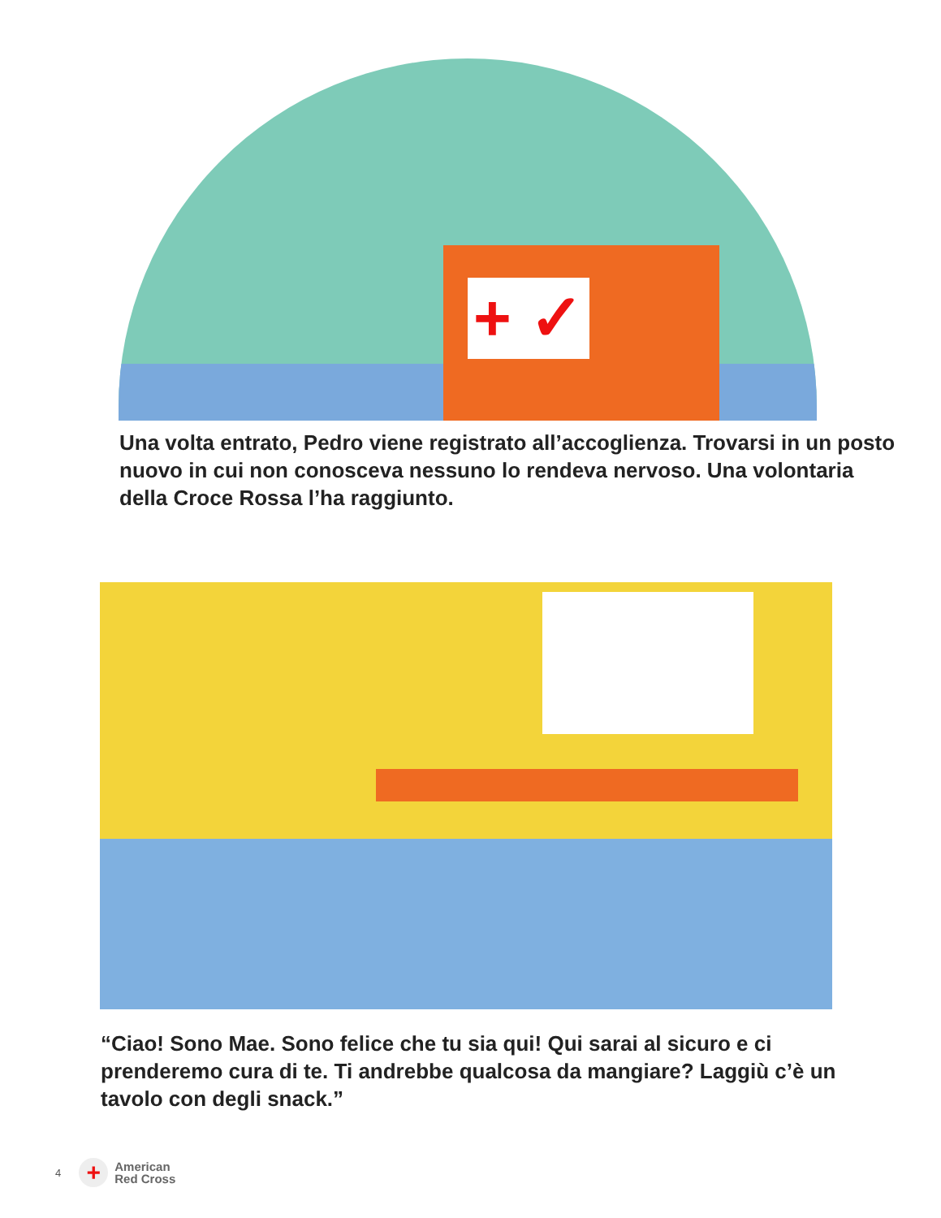+ ✓
Una volta entrato, Pedro viene registrato all’accoglienza. Trovarsi in un posto nuovo in cui non conosceva nessuno lo rendeva nervoso. Una volontaria della Croce Rossa l’ha raggiunto.
“Ciao! Sono Mae. Sono felice che tu sia qui! Qui sarai al sicuro e ci prenderemo cura di te. Ti andrebbe qualcosa da mangiare? Laggiù c’è un tavolo con degli snack.”
4
+
American
Red Cross